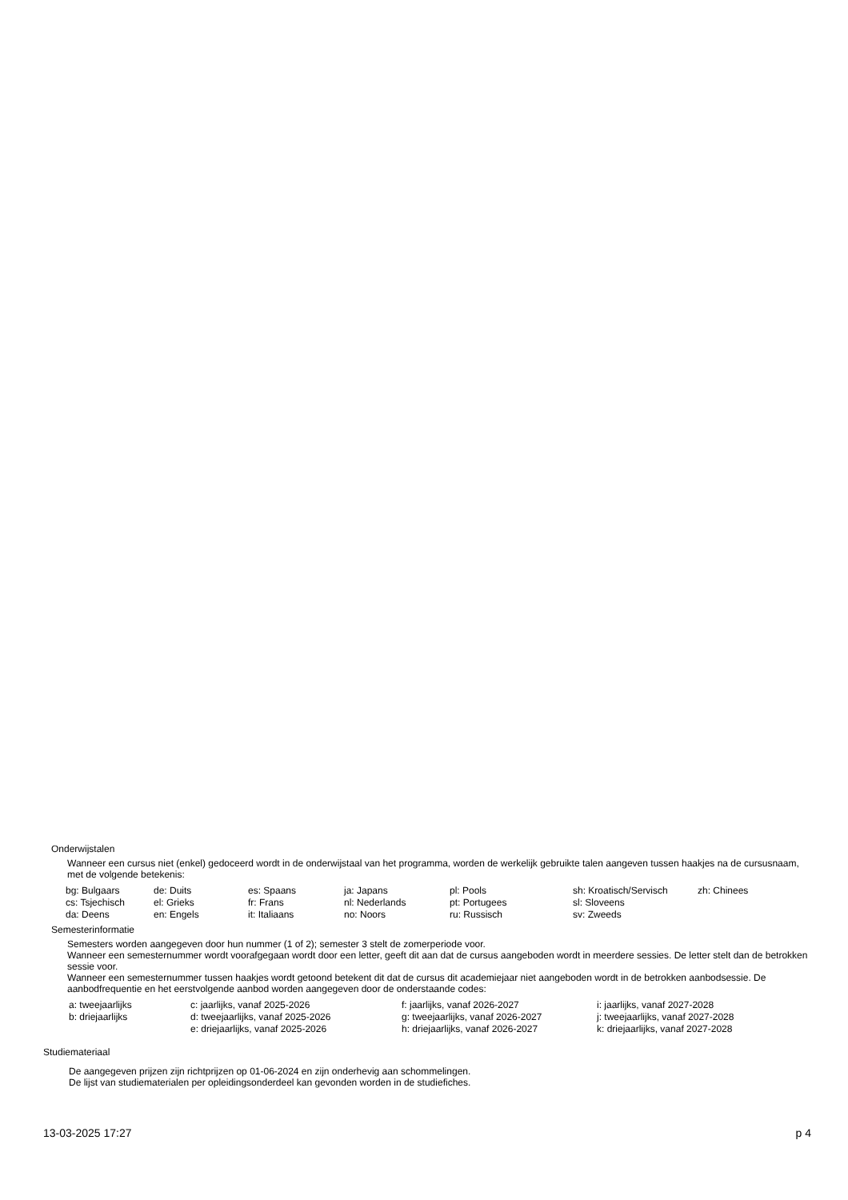Onderwijstalen
Wanneer een cursus niet (enkel) gedoceerd wordt in de onderwijstaal van het programma, worden de werkelijk gebruikte talen aangeven tussen haakjes na de cursusnaam, met de volgende betekenis:
| bg: Bulgaars | de: Duits | es: Spaans | ja: Japans | pl: Pools | sh: Kroatisch/Servisch | zh: Chinees |
| cs: Tsjechisch | el: Grieks | fr: Frans | nl: Nederlands | pt: Portugees | sl: Sloveens | |
| da: Deens | en: Engels | it: Italiaans | no: Noors | ru: Russisch | sv: Zweeds | |
Semesterinformatie
Semesters worden aangegeven door hun nummer (1 of 2); semester 3 stelt de zomerperiode voor.
Wanneer een semesternummer wordt voorafgegaan wordt door een letter, geeft dit aan dat de cursus aangeboden wordt in meerdere sessies. De letter stelt dan de betrokken sessie voor.
Wanneer een semesternummer tussen haakjes wordt getoond betekent dit dat de cursus dit academiejaar niet aangeboden wordt in de betrokken aanbodsessie. De aanbodfrequentie en het eerstvolgende aanbod worden aangegeven door de onderstaande codes:
| a: tweejaarlijks | c: jaarlijks, vanaf 2025-2026 | f: jaarlijks, vanaf 2026-2027 | i: jaarlijks, vanaf 2027-2028 |
| b: driejaarlijks | d: tweejaarlijks, vanaf 2025-2026 | g: tweejaarlijks, vanaf 2026-2027 | j: tweejaarlijks, vanaf 2027-2028 |
| | e: driejaarlijks, vanaf 2025-2026 | h: driejaarlijks, vanaf 2026-2027 | k: driejaarlijks, vanaf 2027-2028 |
Studiemateriaal
De aangegeven prijzen zijn richtprijzen op 01-06-2024 en zijn onderhevig aan schommelingen.
De lijst van studiematerialen per opleidingsonderdeel kan gevonden worden in de studiefiches.
13-03-2025 17:27 p 4